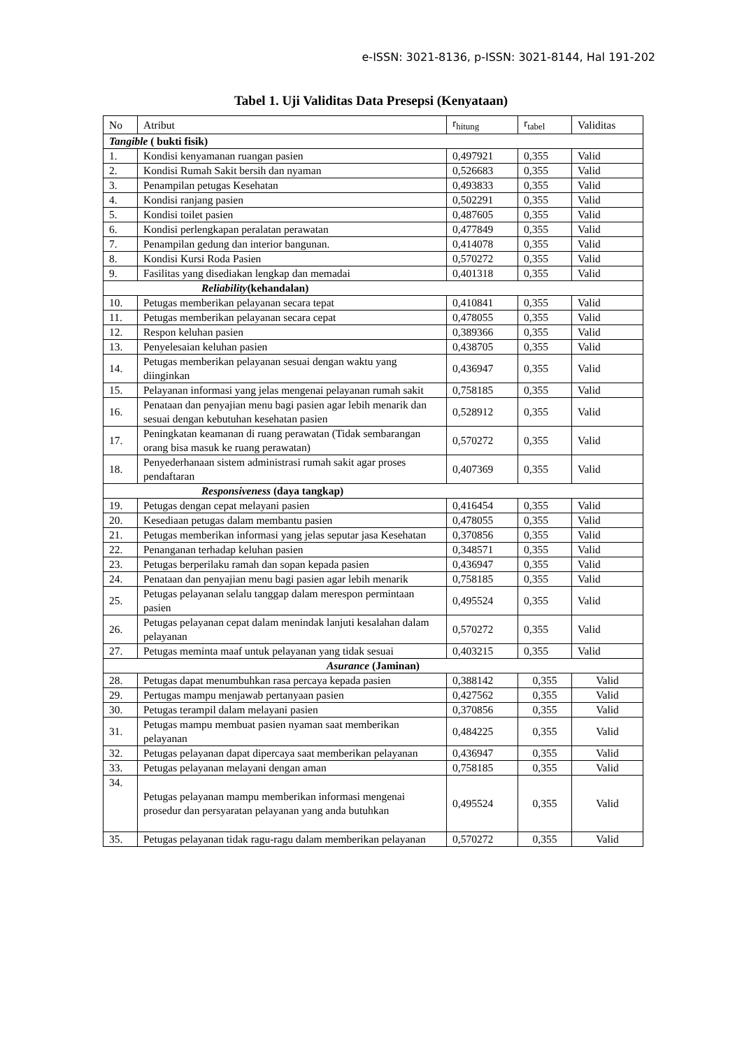e-ISSN: 3021-8136, p-ISSN: 3021-8144, Hal 191-202
Tabel 1. Uji Validitas Data Presepsi (Kenyataan)
| No | Atribut | r<sub>hitung</sub> | r<sub>tabel</sub> | Validitas |
| Tangible ( bukti fisik) | | | | |
| 1. | Kondisi kenyamanan ruangan pasien | 0,497921 | 0,355 | Valid |
| 2. | Kondisi Rumah Sakit bersih dan nyaman | 0,526683 | 0,355 | Valid |
| 3. | Penampilan petugas Kesehatan | 0,493833 | 0,355 | Valid |
| 4. | Kondisi ranjang pasien | 0,502291 | 0,355 | Valid |
| 5. | Kondisi toilet pasien | 0,487605 | 0,355 | Valid |
| 6. | Kondisi perlengkapan peralatan perawatan | 0,477849 | 0,355 | Valid |
| 7. | Penampilan gedung dan interior bangunan. | 0,414078 | 0,355 | Valid |
| 8. | Kondisi Kursi Roda Pasien | 0,570272 | 0,355 | Valid |
| 9. | Fasilitas yang disediakan lengkap dan memadai | 0,401318 | 0,355 | Valid |
| Reliability (kehandalan) | | | | |
| 10. | Petugas memberikan pelayanan secara tepat | 0,410841 | 0,355 | Valid |
| 11. | Petugas memberikan pelayanan secara cepat | 0,478055 | 0,355 | Valid |
| 12. | Respon keluhan pasien | 0,389366 | 0,355 | Valid |
| 13. | Penyelesaian keluhan pasien | 0,438705 | 0,355 | Valid |
| 14. | Petugas memberikan pelayanan sesuai dengan waktu yang diinginkan | 0,436947 | 0,355 | Valid |
| 15. | Pelayanan informasi yang jelas mengenai pelayanan rumah sakit | 0,758185 | 0,355 | Valid |
| 16. | Penataan dan penyajian menu bagi pasien agar lebih menarik dan sesuai dengan kebutuhan kesehatan pasien | 0,528912 | 0,355 | Valid |
| 17. | Peningkatan keamanan di ruang perawatan (Tidak sembarangan orang bisa masuk ke ruang perawatan) | 0,570272 | 0,355 | Valid |
| 18. | Penyederhanaan sistem administrasi rumah sakit agar proses pendaftaran | 0,407369 | 0,355 | Valid |
| Responsiveness (daya tangkap) | | | | |
| 19. | Petugas dengan cepat melayani pasien | 0,416454 | 0,355 | Valid |
| 20. | Kesediaan petugas dalam membantu pasien | 0,478055 | 0,355 | Valid |
| 21. | Petugas memberikan informasi yang jelas seputar jasa Kesehatan | 0,370856 | 0,355 | Valid |
| 22. | Penanganan terhadap keluhan pasien | 0,348571 | 0,355 | Valid |
| 23. | Petugas berperilaku ramah dan sopan kepada pasien | 0,436947 | 0,355 | Valid |
| 24. | Penataan dan penyajian menu bagi pasien agar lebih menarik | 0,758185 | 0,355 | Valid |
| 25. | Petugas pelayanan selalu tanggap dalam merespon permintaan pasien | 0,495524 | 0,355 | Valid |
| 26. | Petugas pelayanan cepat dalam menindak lanjuti kesalahan dalam pelayanan | 0,570272 | 0,355 | Valid |
| 27. | Petugas meminta maaf untuk pelayanan yang tidak sesuai | 0,403215 | 0,355 | Valid |
| Asurance (Jaminan) | | | | |
| 28. | Petugas dapat menumbuhkan rasa percaya kepada pasien | 0,388142 | 0,355 | Valid |
| 29. | Pertugas mampu menjawab pertanyaan pasien | 0,427562 | 0,355 | Valid |
| 30. | Petugas terampil dalam melayani pasien | 0,370856 | 0,355 | Valid |
| 31. | Petugas mampu membuat pasien nyaman saat memberikan pelayanan | 0,484225 | 0,355 | Valid |
| 32. | Petugas pelayanan dapat dipercaya saat memberikan pelayanan | 0,436947 | 0,355 | Valid |
| 33. | Petugas pelayanan melayani dengan aman | 0,758185 | 0,355 | Valid |
| 34. | Petugas pelayanan mampu memberikan informasi mengenai prosedur dan persyaratan pelayanan yang anda butuhkan | 0,495524 | 0,355 | Valid |
| 35. | Petugas pelayanan tidak ragu-ragu dalam memberikan pelayanan | 0,570272 | 0,355 | Valid |